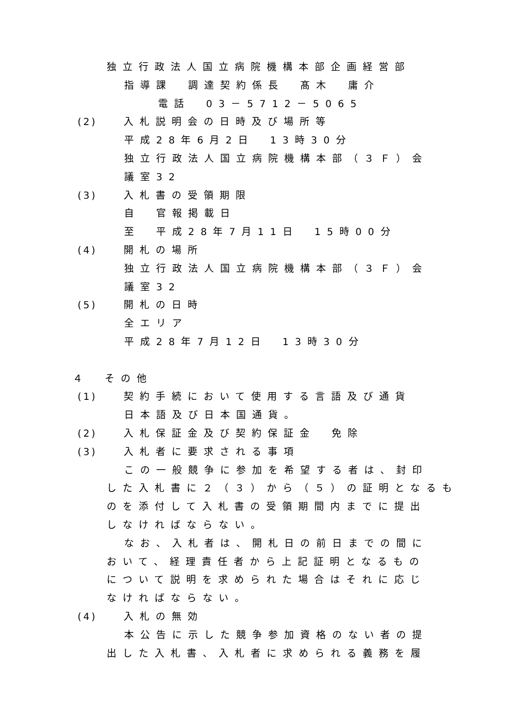独立行政法人国立病院機構本部企画経営部
指導課　調達契約係長　髙木　庸介
電話　03－5712－5065
(2) 入札説明会の日時及び場所等
平成28年6月2日　13時30分
独立行政法人国立病院機構本部（３Ｆ）会
議室32
(3) 入札書の受領期限
自　官報掲載日
至　平成28年7月11日　15時00分
(4) 開札の場所
独立行政法人国立病院機構本部（３Ｆ）会
議室32
(5) 開札の日時
全エリア
平成28年7月12日　13時30分
４　その他
(1) 契約手続において使用する言語及び通貨
日本語及び日本国通貨。
(2) 入札保証金及び契約保証金　免除
(3) 入札者に要求される事項
この一般競争に参加を希望する者は、封印
した入札書に２（３）から（５）の証明となるも
のを添付して入札書の受領期間内までに提出
しなければならない。
なお、入札者は、開札日の前日までの間に
おいて、経理責任者から上記証明となるもの
について説明を求められた場合はそれに応じ
なければならない。
(4) 入札の無効
本公告に示した競争参加資格のない者の提
出した入札書、入札者に求められる義務を履